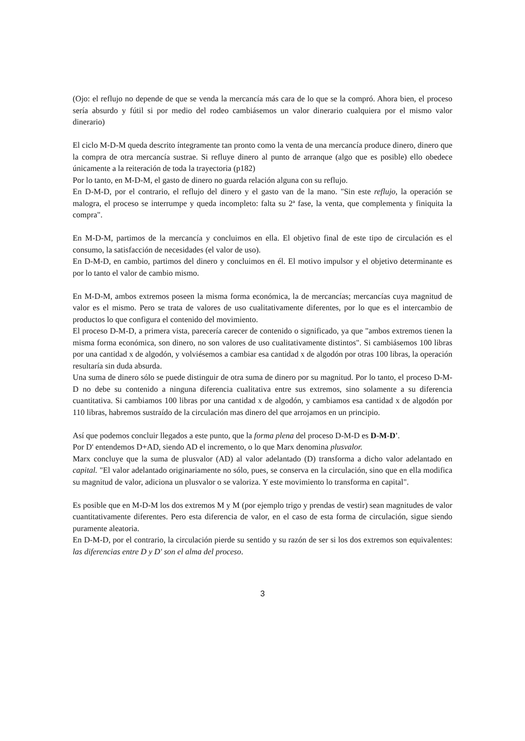(Ojo: el reflujo no depende de que se venda la mercancía más cara de lo que se la compró. Ahora bien, el proceso sería absurdo y fútil si por medio del rodeo cambiásemos un valor dinerario cualquiera por el mismo valor dinerario)
El ciclo M-D-M queda descrito íntegramente tan pronto como la venta de una mercancía produce dinero, dinero que la compra de otra mercancía sustrae. Si refluye dinero al punto de arranque (algo que es posible) ello obedece únicamente a la reiteración de toda la trayectoria (p182)
Por lo tanto, en M-D-M, el gasto de dinero no guarda relación alguna con su reflujo.
En D-M-D, por el contrario, el reflujo del dinero y el gasto van de la mano. "Sin este reflujo, la operación se malogra, el proceso se interrumpe y queda incompleto: falta su 2ª fase, la venta, que complementa y finiquita la compra".
En M-D-M, partimos de la mercancía y concluimos en ella. El objetivo final de este tipo de circulación es el consumo, la satisfacción de necesidades (el valor de uso).
En D-M-D, en cambio, partimos del dinero y concluimos en él. El motivo impulsor y el objetivo determinante es por lo tanto el valor de cambio mismo.
En M-D-M, ambos extremos poseen la misma forma económica, la de mercancías; mercancías cuya magnitud de valor es el mismo. Pero se trata de valores de uso cualitativamente diferentes, por lo que es el intercambio de productos lo que configura el contenido del movimiento.
El proceso D-M-D, a primera vista, parecería carecer de contenido o significado, ya que "ambos extremos tienen la misma forma económica, son dinero, no son valores de uso cualitativamente distintos". Si cambiásemos 100 libras por una cantidad x de algodón, y volviésemos a cambiar esa cantidad x de algodón por otras 100 libras, la operación resultaría sin duda absurda.
Una suma de dinero sólo se puede distinguir de otra suma de dinero por su magnitud. Por lo tanto, el proceso D-M-D no debe su contenido a ninguna diferencia cualitativa entre sus extremos, sino solamente a su diferencia cuantitativa. Si cambiamos 100 libras por una cantidad x de algodón, y cambiamos esa cantidad x de algodón por 110 libras, habremos sustraído de la circulación mas dinero del que arrojamos en un principio.
Así que podemos concluir llegados a este punto, que la forma plena del proceso D-M-D es D-M-D'.
Por D' entendemos D+AD, siendo AD el incremento, o lo que Marx denomina plusvalor.
Marx concluye que la suma de plusvalor (AD) al valor adelantado (D) transforma a dicho valor adelantado en capital. "El valor adelantado originariamente no sólo, pues, se conserva en la circulación, sino que en ella modifica su magnitud de valor, adiciona un plusvalor o se valoriza. Y este movimiento lo transforma en capital".
Es posible que en M-D-M los dos extremos M y M (por ejemplo trigo y prendas de vestir) sean magnitudes de valor cuantitativamente diferentes. Pero esta diferencia de valor, en el caso de esta forma de circulación, sigue siendo puramente aleatoria.
En D-M-D, por el contrario, la circulación pierde su sentido y su razón de ser si los dos extremos son equivalentes: las diferencias entre D y D' son el alma del proceso.
3